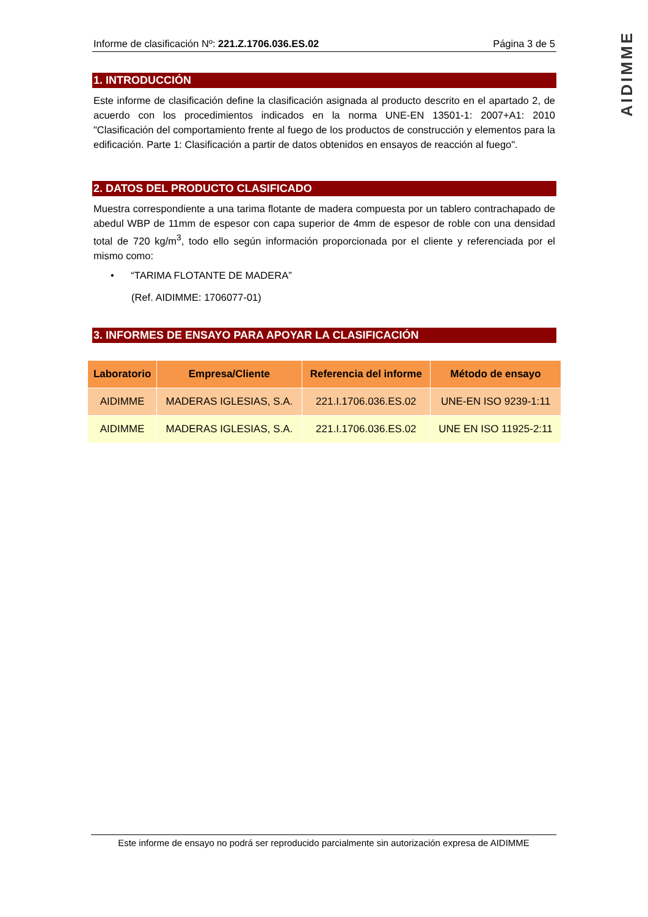AIDIMME
Informe de clasificación Nº: 221.Z.1706.036.ES.02 Página 3 de 5
1. INTRODUCCIÓN
Este informe de clasificación define la clasificación asignada al producto descrito en el apartado 2, de acuerdo con los procedimientos indicados en la norma UNE-EN 13501-1: 2007+A1: 2010 "Clasificación del comportamiento frente al fuego de los productos de construcción y elementos para la edificación. Parte 1: Clasificación a partir de datos obtenidos en ensayos de reacción al fuego".
2. DATOS DEL PRODUCTO CLASIFICADO
Muestra correspondiente a una tarima flotante de madera compuesta por un tablero contrachapado de abedul WBP de 11mm de espesor con capa superior de 4mm de espesor de roble con una densidad total de 720 kg/m<sup>3</sup>, todo ello según información proporcionada por el cliente y referenciada por el mismo como:
• “TARIMA FLOTANTE DE MADERA”
(Ref. AIDIMME: 1706077-01)
3. INFORMES DE ENSAYO PARA APOYAR LA CLASIFICACIÓN
| Laboratorio | Empresa/Cliente | Referencia del informe | Método de ensayo |
| --- | --- | --- | --- |
| AIDIMME | MADERAS IGLESIAS, S.A. | 221.I.1706.036.ES.02 | UNE-EN ISO 9239-1:11 |
| AIDIMME | MADERAS IGLESIAS, S.A. | 221.I.1706.036.ES.02 | UNE EN ISO 11925-2:11 |
Este informe de ensayo no podrá ser reproducido parcialmente sin autorización expresa de AIDIMME